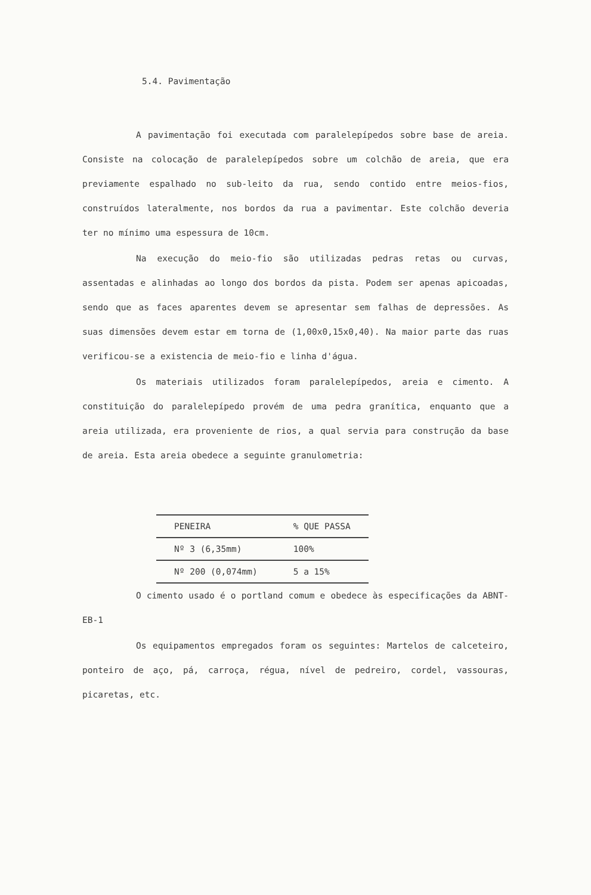5.4. Pavimentação
A pavimentação foi executada com paralelepípedos sobre base de areia. Consiste na colocação de paralelepípedos sobre um colchão de areia, que era previamente espalhado no sub-leito da rua, sendo contido entre meios-fios, construídos lateralmente, nos bordos da rua a pavimentar. Este colchão deveria ter no mínimo uma espessura de 10cm.
Na execução do meio-fio são utilizadas pedras retas ou curvas, assentadas e alinhadas ao longo dos bordos da pista. Podem ser apenas apicoadas, sendo que as faces aparentes devem se apresentar sem falhas de depressões. As suas dimensões devem estar em torna de (1,00x0,15x0,40). Na maior parte das ruas verificou-se a existencia de meio-fio e linha d'água.
Os materiais utilizados foram paralelepípedos, areia e cimento. A constituição do paralelepípedo provém de uma pedra granítica, enquanto que a areia utilizada, era proveniente de rios, a qual servia para construção da base de areia. Esta areia obedece a seguinte granulometria:
| PENEIRA | % QUE PASSA |
| --- | --- |
| Nº 3 (6,35mm) | 100% |
| Nº 200 (0,074mm) | 5 a 15% |
O cimento usado é o portland comum e obedece às especificações da ABNT-EB-1
Os equipamentos empregados foram os seguintes: Martelos de calceteiro, ponteiro de aço, pá, carroça, régua, nível de pedreiro, cordel, vassouras, picaretas, etc.